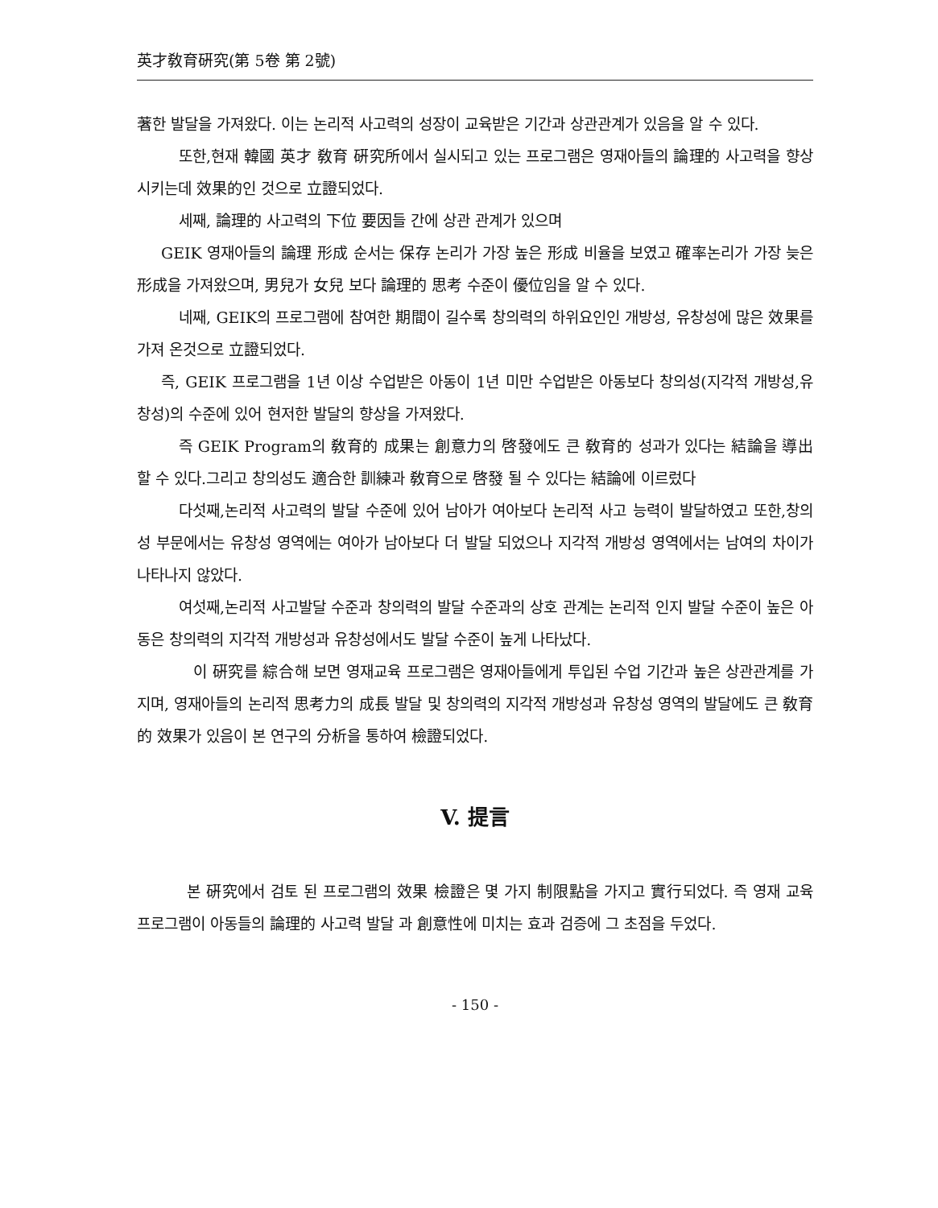英才敎育硏究(第 5卷 第 2號)
著한 발달을 가져왔다. 이는 논리적 사고력의 성장이 교육받은 기간과 상관관계가 있음을 알 수 있다.
또한,현재 韓國 英才 敎育 硏究所에서 실시되고 있는 프로그램은 영재아들의 論理的 사고력을 향상 시키는데 效果的인 것으로 立證되었다.
세째, 論理的 사고력의 下位 要因들 간에 상관 관계가 있으며
GEIK 영재아들의 論理 形成 순서는 保存 논리가 가장 높은 形成 비율을 보였고 確率논리가 가장 늦은 形成을 가져왔으며, 男兒가 女兒 보다 論理的 思考 수준이 優位임을 알 수 있다.
네째, GEIK의 프로그램에 참여한 期間이 길수록 창의력의 하위요인인 개방성, 유창성에 많은 效果를 가져 온것으로 立證되었다.
즉, GEIK 프로그램을 1년 이상 수업받은 아동이 1년 미만 수업받은 아동보다 창의성(지각적 개방성,유창성)의 수준에 있어 현저한 발달의 향상을 가져왔다.
즉 GEIK Program의 敎育的 成果는 創意力의 啓發에도 큰 敎育的 성과가 있다는 結論을 導出 할 수 있다.그리고 창의성도 適合한 訓練과 敎育으로 啓發 될 수 있다는 結論에 이르렀다
다섯째,논리적 사고력의 발달 수준에 있어 남아가 여아보다 논리적 사고 능력이 발달하였고 또한,창의성 부문에서는 유창성 영역에는 여아가 남아보다 더 발달 되었으나 지각적 개방성 영역에서는 남여의 차이가 나타나지 않았다.
여섯째,논리적 사고발달 수준과 창의력의 발달 수준과의 상호 관계는 논리적 인지 발달 수준이 높은 아동은 창의력의 지각적 개방성과 유창성에서도 발달 수준이 높게 나타났다.
이 硏究를 綜合해 보면 영재교육 프로그램은 영재아들에게 투입된 수업 기간과 높은 상관관계를 가지며, 영재아들의 논리적 思考力의 成長 발달 및 창의력의 지각적 개방성과 유창성 영역의 발달에도 큰 敎育的 效果가 있음이 본 연구의 分析을 통하여 檢證되었다.
V. 提言
본 硏究에서 검토 된 프로그램의 效果 檢證은 몇 가지 制限點을 가지고 實行되었다. 즉 영재 교육 프로그램이 아동들의 論理的 사고력 발달 과 創意性에 미치는 효과 검증에 그 초점을 두었다.
- 150 -